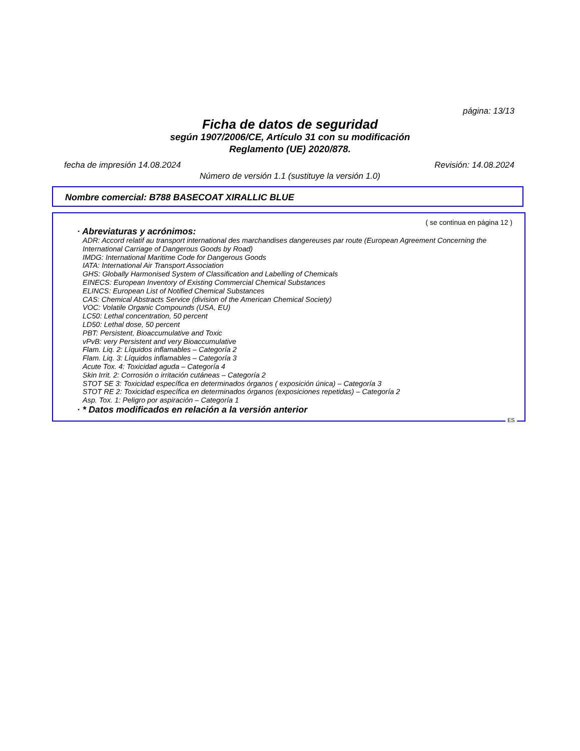página: 13/13
Ficha de datos de seguridad
según 1907/2006/CE, Artículo 31 con su modificación
Reglamento (UE) 2020/878.
fecha de impresión 14.08.2024 Revisión: 14.08.2024
Número de versión 1.1 (sustituye la versión 1.0)
Nombre comercial: B788 BASECOAT XIRALLIC BLUE
( se continua en página 12 )
· Abreviaturas y acrónimos:
ADR: Accord relatif au transport international des marchandises dangereuses par route (European Agreement Concerning the International Carriage of Dangerous Goods by Road)
IMDG: International Maritime Code for Dangerous Goods
IATA: International Air Transport Association
GHS: Globally Harmonised System of Classification and Labelling of Chemicals
EINECS: European Inventory of Existing Commercial Chemical Substances
ELINCS: European List of Notified Chemical Substances
CAS: Chemical Abstracts Service (division of the American Chemical Society)
VOC: Volatile Organic Compounds (USA, EU)
LC50: Lethal concentration, 50 percent
LD50: Lethal dose, 50 percent
PBT: Persistent, Bioaccumulative and Toxic
vPvB: very Persistent and very Bioaccumulative
Flam. Liq. 2: Líquidos inflamables – Categoría 2
Flam. Liq. 3: Líquidos inflamables – Categoría 3
Acute Tox. 4: Toxicidad aguda – Categoría 4
Skin Irrit. 2: Corrosión o irritación cutáneas – Categoría 2
STOT SE 3: Toxicidad específica en determinados órganos ( exposición única) – Categoría 3
STOT RE 2: Toxicidad específica en determinados órganos (exposiciones repetidas) – Categoría 2
Asp. Tox. 1: Peligro por aspiración – Categoría 1
· * Datos modificados en relación a la versión anterior
ES